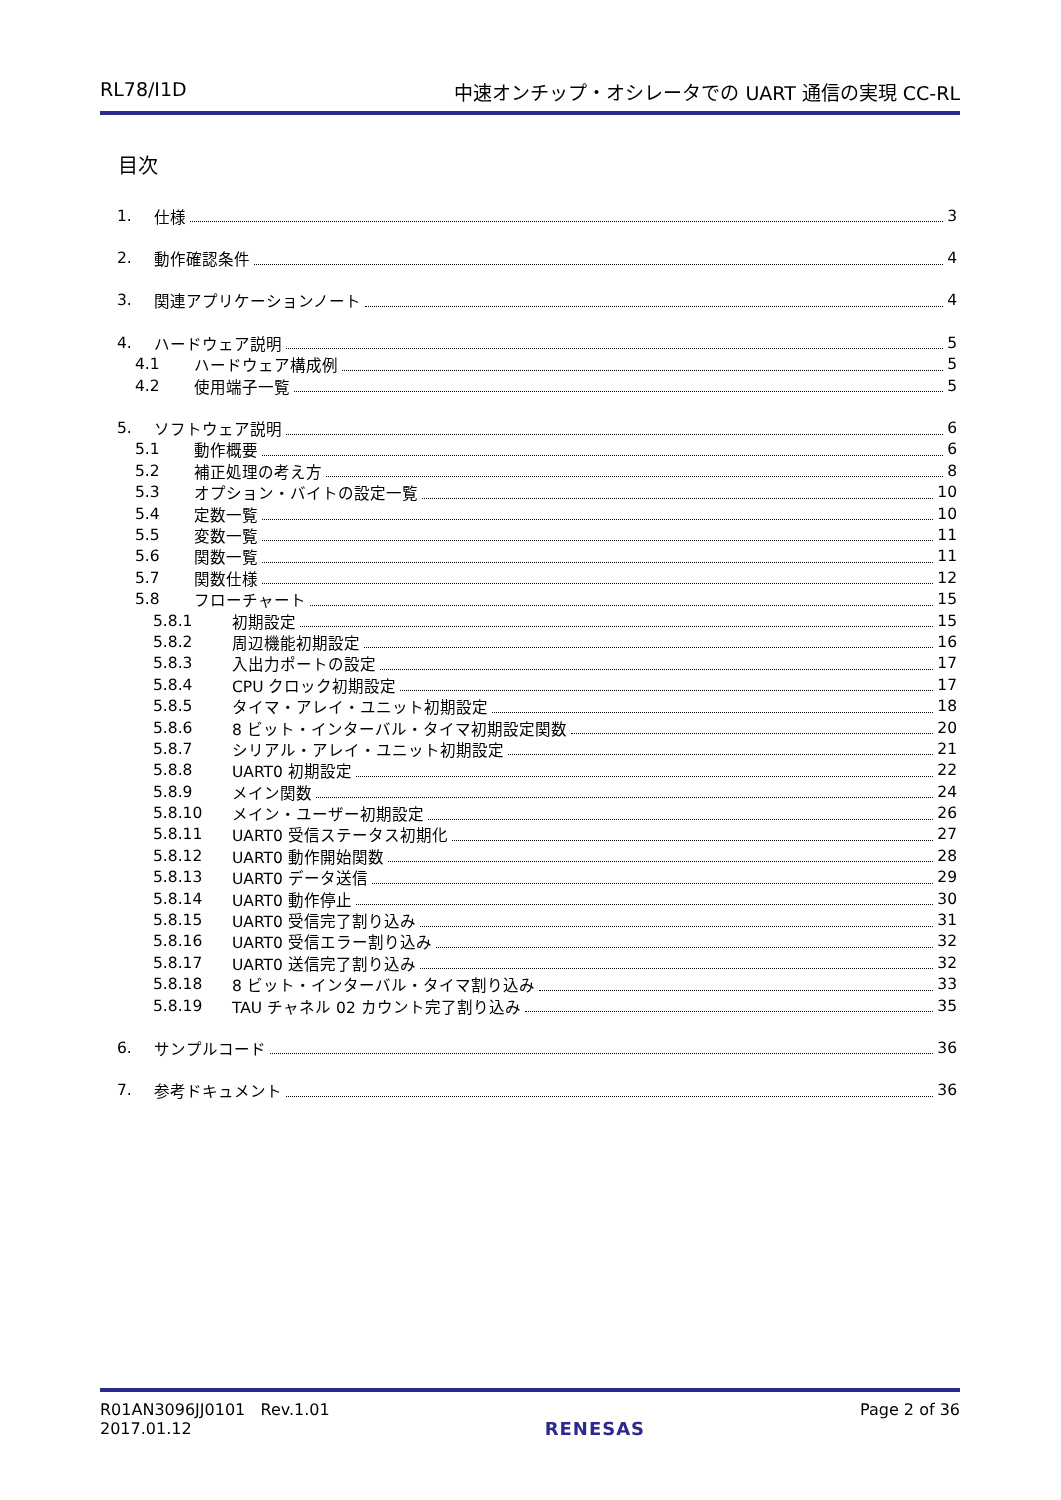RL78/I1D 中速オンチップ・オシレータでの UART 通信の実現 CC-RL
目次
1. 仕様 3
2. 動作確認条件 4
3. 関連アプリケーションノート 4
4. ハードウェア説明 5
4.1 ハードウェア構成例 5
4.2 使用端子一覧 5
5. ソフトウェア説明 6
5.1 動作概要 6
5.2 補正処理の考え方 8
5.3 オプション・バイトの設定一覧 10
5.4 定数一覧 10
5.5 変数一覧 11
5.6 関数一覧 11
5.7 関数仕様 12
5.8 フローチャート 15
5.8.1 初期設定 15
5.8.2 周辺機能初期設定 16
5.8.3 入出力ポートの設定 17
5.8.4 CPU クロック初期設定 17
5.8.5 タイマ・アレイ・ユニット初期設定 18
5.8.6 8 ビット・インターバル・タイマ初期設定関数 20
5.8.7 シリアル・アレイ・ユニット初期設定 21
5.8.8 UART0 初期設定 22
5.8.9 メイン関数 24
5.8.10 メイン・ユーザー初期設定 26
5.8.11 UART0 受信ステータス初期化 27
5.8.12 UART0 動作開始関数 28
5.8.13 UART0 データ送信 29
5.8.14 UART0 動作停止 30
5.8.15 UART0 受信完了割り込み 31
5.8.16 UART0 受信エラー割り込み 32
5.8.17 UART0 送信完了割り込み 32
5.8.18 8 ビット・インターバル・タイマ割り込み 33
5.8.19 TAU チャネル 02 カウント完了割り込み 35
6. サンプルコード 36
7. 参考ドキュメント 36
R01AN3096JJ0101 Rev.1.01
2017.01.12
RENESAS
Page 2 of 36